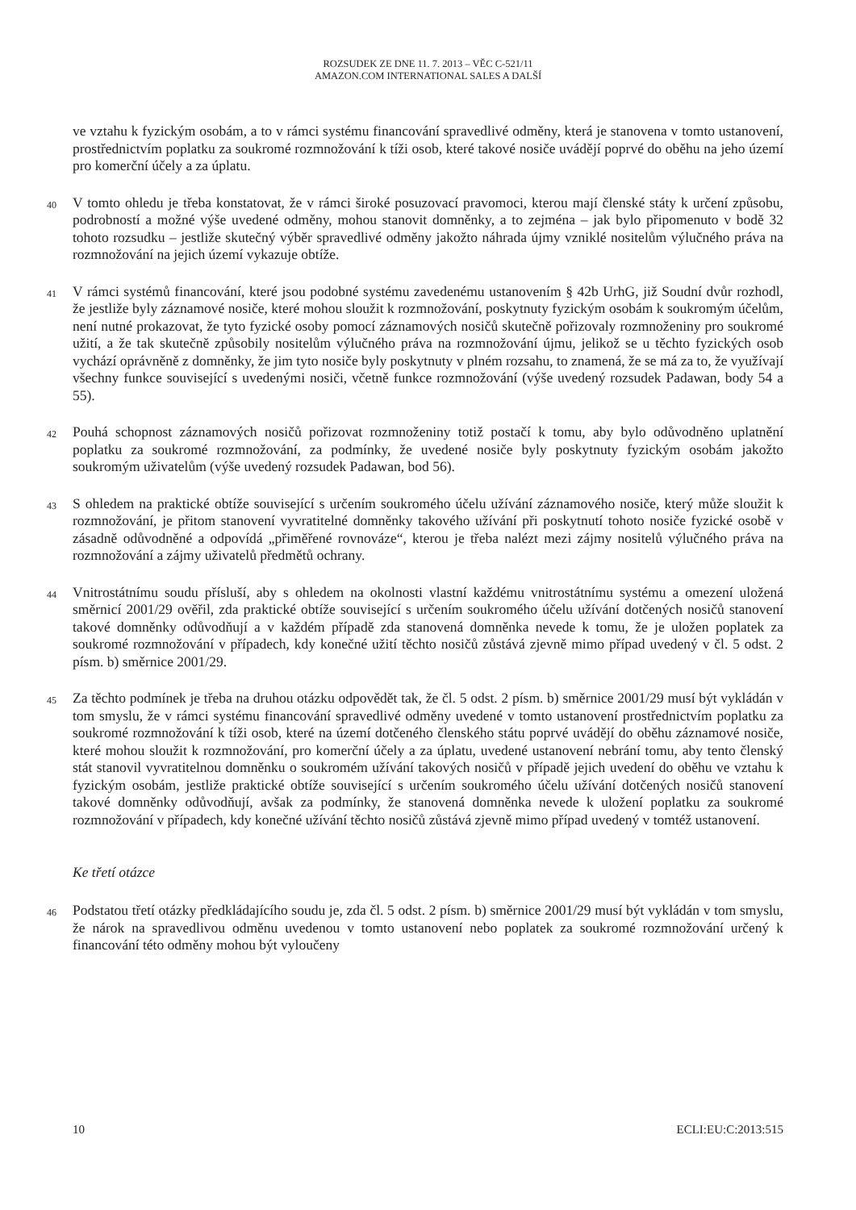ROZSUDEK ZE DNE 11. 7. 2013 – VĚC C-521/11
AMAZON.COM INTERNATIONAL SALES A DALŠÍ
ve vztahu k fyzickým osobám, a to v rámci systému financování spravedlivé odměny, která je stanovena v tomto ustanovení, prostřednictvím poplatku za soukromé rozmnožování k tíži osob, které takové nosiče uvádějí poprvé do oběhu na jeho území pro komerční účely a za úplatu.
40
V tomto ohledu je třeba konstatovat, že v rámci široké posuzovací pravomoci, kterou mají členské státy k určení způsobu, podrobností a možné výše uvedené odměny, mohou stanovit domněnky, a to zejména – jak bylo připomenuto v bodě 32 tohoto rozsudku – jestliže skutečný výběr spravedlivé odměny jakožto náhrada újmy vzniklé nositelům výlučného práva na rozmnožování na jejich území vykazuje obtíže.
41
V rámci systémů financování, které jsou podobné systému zavedenému ustanovením § 42b UrhG, již Soudní dvůr rozhodl, že jestliže byly záznamové nosiče, které mohou sloužit k rozmnožování, poskytnuty fyzickým osobám k soukromým účelům, není nutné prokazovat, že tyto fyzické osoby pomocí záznamových nosičů skutečně pořizovaly rozmnoženiny pro soukromé užití, a že tak skutečně způsobily nositelům výlučného práva na rozmnožování újmu, jelikož se u těchto fyzických osob vychází oprávněně z domněnky, že jim tyto nosiče byly poskytnuty v plném rozsahu, to znamená, že se má za to, že využívají všechny funkce související s uvedenými nosiči, včetně funkce rozmnožování (výše uvedený rozsudek Padawan, body 54 a 55).
42
Pouhá schopnost záznamových nosičů pořizovat rozmnoženiny totiž postačí k tomu, aby bylo odůvodněno uplatnění poplatku za soukromé rozmnožování, za podmínky, že uvedené nosiče byly poskytnuty fyzickým osobám jakožto soukromým uživatelům (výše uvedený rozsudek Padawan, bod 56).
43
S ohledem na praktické obtíže související s určením soukromého účelu užívání záznamového nosiče, který může sloužit k rozmnožování, je přitom stanovení vyvratitelné domněnky takového užívání při poskytnutí tohoto nosiče fyzické osobě v zásadně odůvodněné a odpovídá „přiměřené rovnováze“, kterou je třeba nalézt mezi zájmy nositelů výlučného práva na rozmnožování a zájmy uživatelů předmětů ochrany.
44
Vnitrostátnímu soudu přísluší, aby s ohledem na okolnosti vlastní každému vnitrostátnímu systému a omezení uložená směrnicí 2001/29 ověřil, zda praktické obtíže související s určením soukromého účelu užívání dotčených nosičů stanovení takové domněnky odůvodňují a v každém případě zda stanovená domněnka nevede k tomu, že je uložen poplatek za soukromé rozmnožování v případech, kdy konečné užití těchto nosičů zůstává zjevně mimo případ uvedený v čl. 5 odst. 2 písm. b) směrnice 2001/29.
45
Za těchto podmínek je třeba na druhou otázku odpovědět tak, že čl. 5 odst. 2 písm. b) směrnice 2001/29 musí být vykládán v tom smyslu, že v rámci systému financování spravedlivé odměny uvedené v tomto ustanovení prostřednictvím poplatku za soukromé rozmnožování k tíži osob, které na území dotčeného členského státu poprvé uvádějí do oběhu záznamové nosiče, které mohou sloužit k rozmnožování, pro komerční účely a za úplatu, uvedené ustanovení nebrání tomu, aby tento členský stát stanovil vyvratitelnou domněnku o soukromém užívání takových nosičů v případě jejich uvedení do oběhu ve vztahu k fyzickým osobám, jestliže praktické obtíže související s určením soukromého účelu užívání dotčených nosičů stanovení takové domněnky odůvodňují, avšak za podmínky, že stanovená domněnka nevede k uložení poplatku za soukromé rozmnožování v případech, kdy konečné užívání těchto nosičů zůstává zjevně mimo případ uvedený v tomtéž ustanovení.
Ke třetí otázce
46
Podstatou třetí otázky předkládajícího soudu je, zda čl. 5 odst. 2 písm. b) směrnice 2001/29 musí být vykládán v tom smyslu, že nárok na spravedlivou odměnu uvedenou v tomto ustanovení nebo poplatek za soukromé rozmnožování určený k financování této odměny mohou být vyloučeny
10 ECLI:EU:C:2013:515